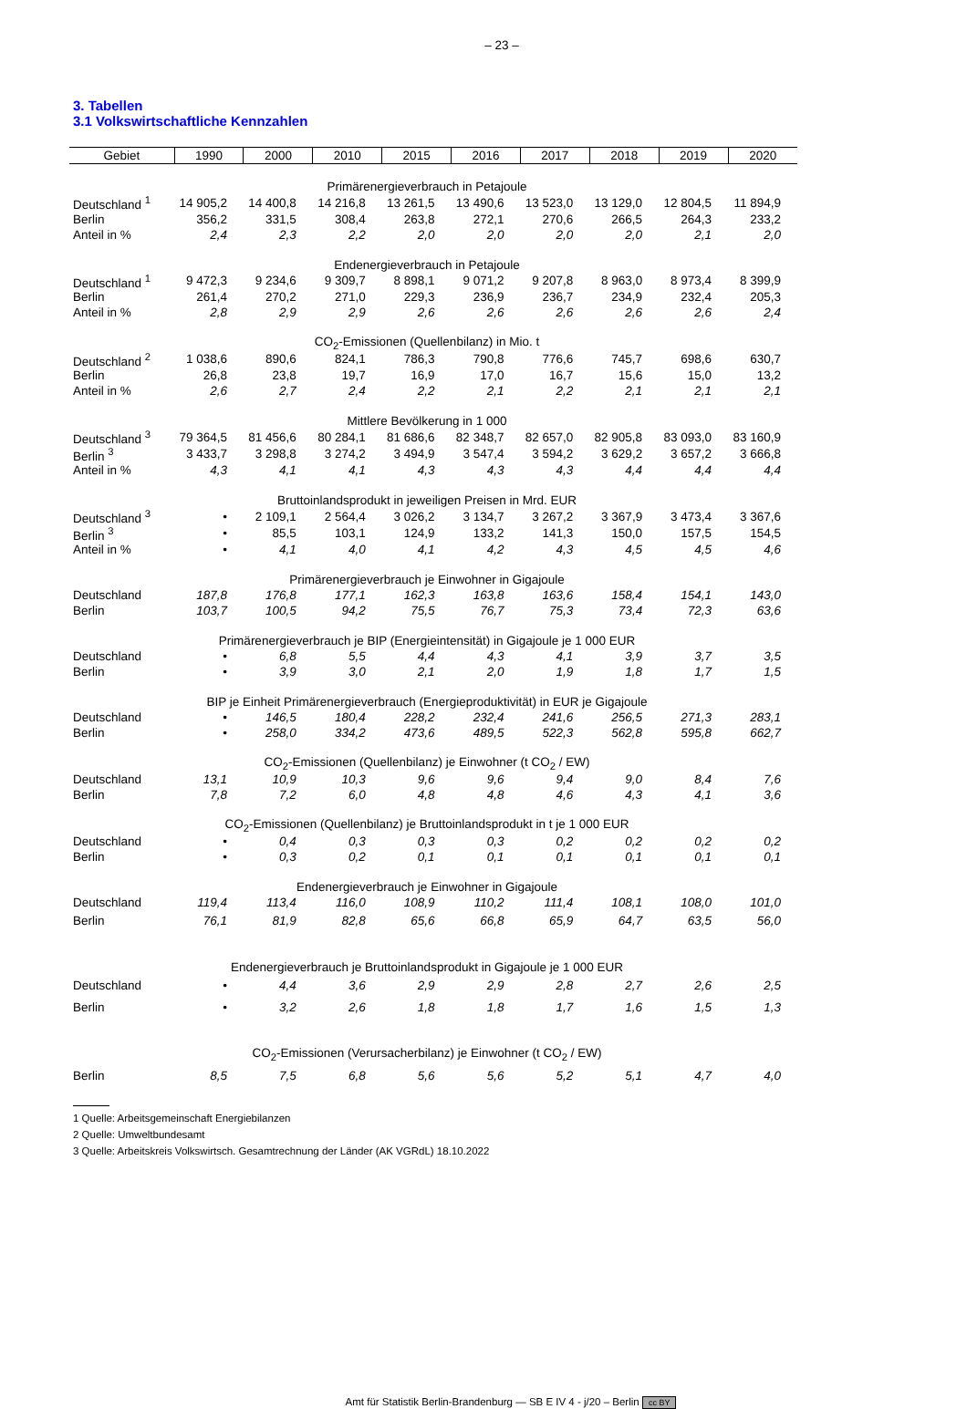– 23 –
3. Tabellen
3.1 Volkswirtschaftliche Kennzahlen
| Gebiet | 1990 | 2000 | 2010 | 2015 | 2016 | 2017 | 2018 | 2019 | 2020 |
| --- | --- | --- | --- | --- | --- | --- | --- | --- | --- |
| Primärenergieverbrauch in Petajoule | | | | | | | | | |
| Deutschland <sup>1</sup> | 14 905,2 | 14 400,8 | 14 216,8 | 13 261,5 | 13 490,6 | 13 523,0 | 13 129,0 | 12 804,5 | 11 894,9 |
| Berlin | 356,2 | 331,5 | 308,4 | 263,8 | 272,1 | 270,6 | 266,5 | 264,3 | 233,2 |
| Anteil in % | 2,4 | 2,3 | 2,2 | 2,0 | 2,0 | 2,0 | 2,0 | 2,1 | 2,0 |
| Endenergieverbrauch in Petajoule | | | | | | | | | |
| Deutschland <sup>1</sup> | 9 472,3 | 9 234,6 | 9 309,7 | 8 898,1 | 9 071,2 | 9 207,8 | 8 963,0 | 8 973,4 | 8 399,9 |
| Berlin | 261,4 | 270,2 | 271,0 | 229,3 | 236,9 | 236,7 | 234,9 | 232,4 | 205,3 |
| Anteil in % | 2,8 | 2,9 | 2,9 | 2,6 | 2,6 | 2,6 | 2,6 | 2,6 | 2,4 |
| CO<sub>2</sub>-Emissionen (Quellenbilanz) in Mio. t | | | | | | | | | |
| Deutschland <sup>2</sup> | 1 038,6 | 890,6 | 824,1 | 786,3 | 790,8 | 776,6 | 745,7 | 698,6 | 630,7 |
| Berlin | 26,8 | 23,8 | 19,7 | 16,9 | 17,0 | 16,7 | 15,6 | 15,0 | 13,2 |
| Anteil in % | 2,6 | 2,7 | 2,4 | 2,2 | 2,1 | 2,2 | 2,1 | 2,1 | 2,1 |
| Mittlere Bevölkerung in 1 000 | | | | | | | | | |
| Deutschland <sup>3</sup> | 79 364,5 | 81 456,6 | 80 284,1 | 81 686,6 | 82 348,7 | 82 657,0 | 82 905,8 | 83 093,0 | 83 160,9 |
| Berlin <sup>3</sup> | 3 433,7 | 3 298,8 | 3 274,2 | 3 494,9 | 3 547,4 | 3 594,2 | 3 629,2 | 3 657,2 | 3 666,8 |
| Anteil in % | 4,3 | 4,1 | 4,1 | 4,3 | 4,3 | 4,3 | 4,4 | 4,4 | 4,4 |
| Bruttoinlandsprodukt in jeweiligen Preisen in Mrd. EUR | | | | | | | | | |
| Deutschland <sup>3</sup> | • | 2 109,1 | 2 564,4 | 3 026,2 | 3 134,7 | 3 267,2 | 3 367,9 | 3 473,4 | 3 367,6 |
| Berlin <sup>3</sup> | • | 85,5 | 103,1 | 124,9 | 133,2 | 141,3 | 150,0 | 157,5 | 154,5 |
| Anteil in % | • | 4,1 | 4,0 | 4,1 | 4,2 | 4,3 | 4,5 | 4,5 | 4,6 |
| Primärenergieverbrauch je Einwohner in Gigajoule | | | | | | | | | |
| Deutschland | 187,8 | 176,8 | 177,1 | 162,3 | 163,8 | 163,6 | 158,4 | 154,1 | 143,0 |
| Berlin | 103,7 | 100,5 | 94,2 | 75,5 | 76,7 | 75,3 | 73,4 | 72,3 | 63,6 |
| Primärenergieverbrauch je BIP (Energieintensität) in Gigajoule je 1 000 EUR | | | | | | | | | |
| Deutschland | • | 6,8 | 5,5 | 4,4 | 4,3 | 4,1 | 3,9 | 3,7 | 3,5 |
| Berlin | • | 3,9 | 3,0 | 2,1 | 2,0 | 1,9 | 1,8 | 1,7 | 1,5 |
| BIP je Einheit Primärenergieverbrauch (Energieproduktivität) in EUR je Gigajoule | | | | | | | | | |
| Deutschland | • | 146,5 | 180,4 | 228,2 | 232,4 | 241,6 | 256,5 | 271,3 | 283,1 |
| Berlin | • | 258,0 | 334,2 | 473,6 | 489,5 | 522,3 | 562,8 | 595,8 | 662,7 |
| CO<sub>2</sub>-Emissionen (Quellenbilanz) je Einwohner (t CO<sub>2</sub> / EW) | | | | | | | | | |
| Deutschland | 13,1 | 10,9 | 10,3 | 9,6 | 9,6 | 9,4 | 9,0 | 8,4 | 7,6 |
| Berlin | 7,8 | 7,2 | 6,0 | 4,8 | 4,8 | 4,6 | 4,3 | 4,1 | 3,6 |
| CO<sub>2</sub>-Emissionen (Quellenbilanz) je Bruttoinlandsprodukt in t je 1 000 EUR | | | | | | | | | |
| Deutschland | • | 0,4 | 0,3 | 0,3 | 0,3 | 0,2 | 0,2 | 0,2 | 0,2 |
| Berlin | • | 0,3 | 0,2 | 0,1 | 0,1 | 0,1 | 0,1 | 0,1 | 0,1 |
| Endenergieverbrauch je Einwohner in Gigajoule | | | | | | | | | |
| Deutschland | 119,4 | 113,4 | 116,0 | 108,9 | 110,2 | 111,4 | 108,1 | 108,0 | 101,0 |
| Berlin | 76,1 | 81,9 | 82,8 | 65,6 | 66,8 | 65,9 | 64,7 | 63,5 | 56,0 |
| Endenergieverbrauch je Bruttoinlandsprodukt in Gigajoule je 1 000 EUR | | | | | | | | | |
| Deutschland | • | 4,4 | 3,6 | 2,9 | 2,9 | 2,8 | 2,7 | 2,6 | 2,5 |
| Berlin | • | 3,2 | 2,6 | 1,8 | 1,8 | 1,7 | 1,6 | 1,5 | 1,3 |
| CO<sub>2</sub>-Emissionen (Verursacherbilanz) je Einwohner (t CO<sub>2</sub> / EW) | | | | | | | | | |
| Berlin | 8,5 | 7,5 | 6,8 | 5,6 | 5,6 | 5,2 | 5,1 | 4,7 | 4,0 |
1 Quelle: Arbeitsgemeinschaft Energiebilanzen
2 Quelle: Umweltbundesamt
3 Quelle: Arbeitskreis Volkswirtsch. Gesamtrechnung der Länder (AK VGRdL) 18.10.2022
Amt für Statistik Berlin-Brandenburg — SB E IV 4 - j/20 – Berlin cc BY